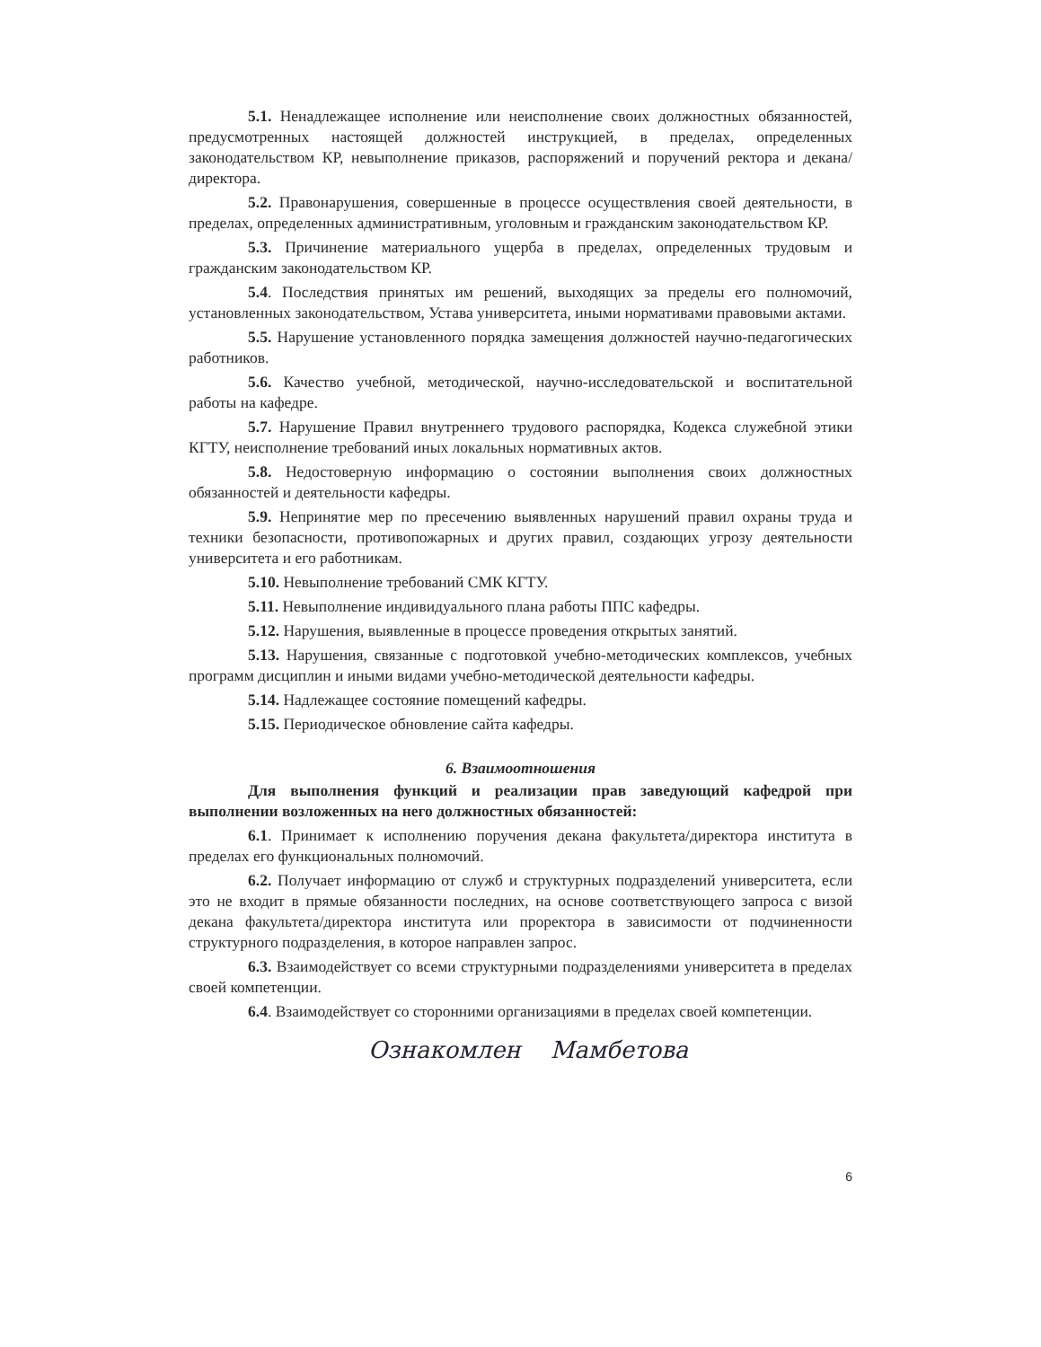5.1. Ненадлежащее исполнение или неисполнение своих должностных обязанностей, предусмотренных настоящей должностей инструкцией, в пределах, определенных законодательством КР, невыполнение приказов, распоряжений и поручений ректора и декана/директора.
5.2. Правонарушения, совершенные в процессе осуществления своей деятельности, в пределах, определенных административным, уголовным и гражданским законодательством КР.
5.3. Причинение материального ущерба в пределах, определенных трудовым и гражданским законодательством КР.
5.4. Последствия принятых им решений, выходящих за пределы его полномочий, установленных законодательством, Устава университета, иными нормативами правовыми актами.
5.5. Нарушение установленного порядка замещения должностей научно-педагогических работников.
5.6. Качество учебной, методической, научно-исследовательской и воспитательной работы на кафедре.
5.7. Нарушение Правил внутреннего трудового распорядка, Кодекса служебной этики КГТУ, неисполнение требований иных локальных нормативных актов.
5.8. Недостоверную информацию о состоянии выполнения своих должностных обязанностей и деятельности кафедры.
5.9. Непринятие мер по пресечению выявленных нарушений правил охраны труда и техники безопасности, противопожарных и других правил, создающих угрозу деятельности университета и его работникам.
5.10. Невыполнение требований СМК КГТУ.
5.11. Невыполнение индивидуального плана работы ППС кафедры.
5.12. Нарушения, выявленные в процессе проведения открытых занятий.
5.13. Нарушения, связанные с подготовкой учебно-методических комплексов, учебных программ дисциплин и иными видами учебно-методической деятельности кафедры.
5.14. Надлежащее состояние помещений кафедры.
5.15. Периодическое обновление сайта кафедры.
6. Взаимоотношения
Для выполнения функций и реализации прав заведующий кафедрой при выполнении возложенных на него должностных обязанностей:
6.1. Принимает к исполнению поручения декана факультета/директора института в пределах его функциональных полномочий.
6.2. Получает информацию от служб и структурных подразделений университета, если это не входит в прямые обязанности последних, на основе соответствующего запроса с визой декана факультета/директора института или проректора в зависимости от подчиненности структурного подразделения, в которое направлен запрос.
6.3. Взаимодействует со всеми структурными подразделениями университета в пределах своей компетенции.
6.4. Взаимодействует со сторонними организациями в пределах своей компетенции.
Ознакомлен Мамбетова
6